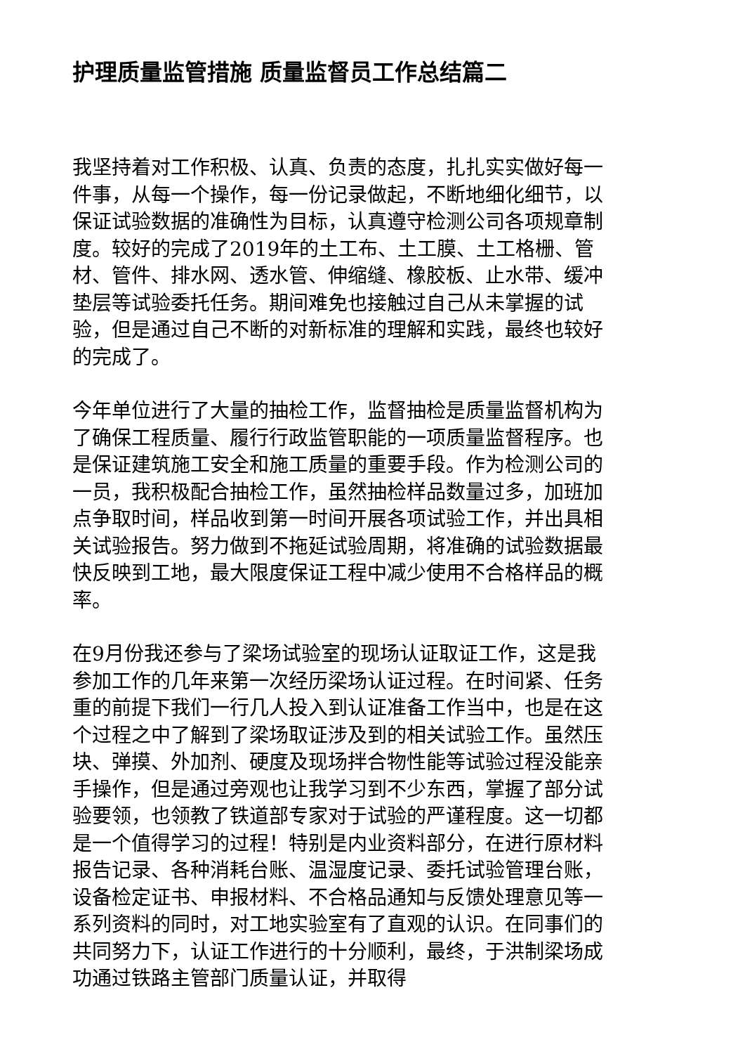护理质量监管措施 质量监督员工作总结篇二
我坚持着对工作积极、认真、负责的态度，扎扎实实做好每一件事，从每一个操作，每一份记录做起，不断地细化细节，以保证试验数据的准确性为目标，认真遵守检测公司各项规章制度。较好的完成了2019年的土工布、土工膜、土工格栅、管材、管件、排水网、透水管、伸缩缝、橡胶板、止水带、缓冲垫层等试验委托任务。期间难免也接触过自己从未掌握的试验，但是通过自己不断的对新标准的理解和实践，最终也较好的完成了。
今年单位进行了大量的抽检工作，监督抽检是质量监督机构为了确保工程质量、履行行政监管职能的一项质量监督程序。也是保证建筑施工安全和施工质量的重要手段。作为检测公司的一员，我积极配合抽检工作，虽然抽检样品数量过多，加班加点争取时间，样品收到第一时间开展各项试验工作，并出具相关试验报告。努力做到不拖延试验周期，将准确的试验数据最快反映到工地，最大限度保证工程中减少使用不合格样品的概率。
在9月份我还参与了梁场试验室的现场认证取证工作，这是我参加工作的几年来第一次经历梁场认证过程。在时间紧、任务重的前提下我们一行几人投入到认证准备工作当中，也是在这个过程之中了解到了梁场取证涉及到的相关试验工作。虽然压块、弹摸、外加剂、硬度及现场拌合物性能等试验过程没能亲手操作，但是通过旁观也让我学习到不少东西，掌握了部分试验要领，也领教了铁道部专家对于试验的严谨程度。这一切都是一个值得学习的过程！特别是内业资料部分，在进行原材料报告记录、各种消耗台账、温湿度记录、委托试验管理台账，设备检定证书、申报材料、不合格品通知与反馈处理意见等一系列资料的同时，对工地实验室有了直观的认识。在同事们的共同努力下，认证工作进行的十分顺利，最终，于洪制梁场成功通过铁路主管部门质量认证，并取得